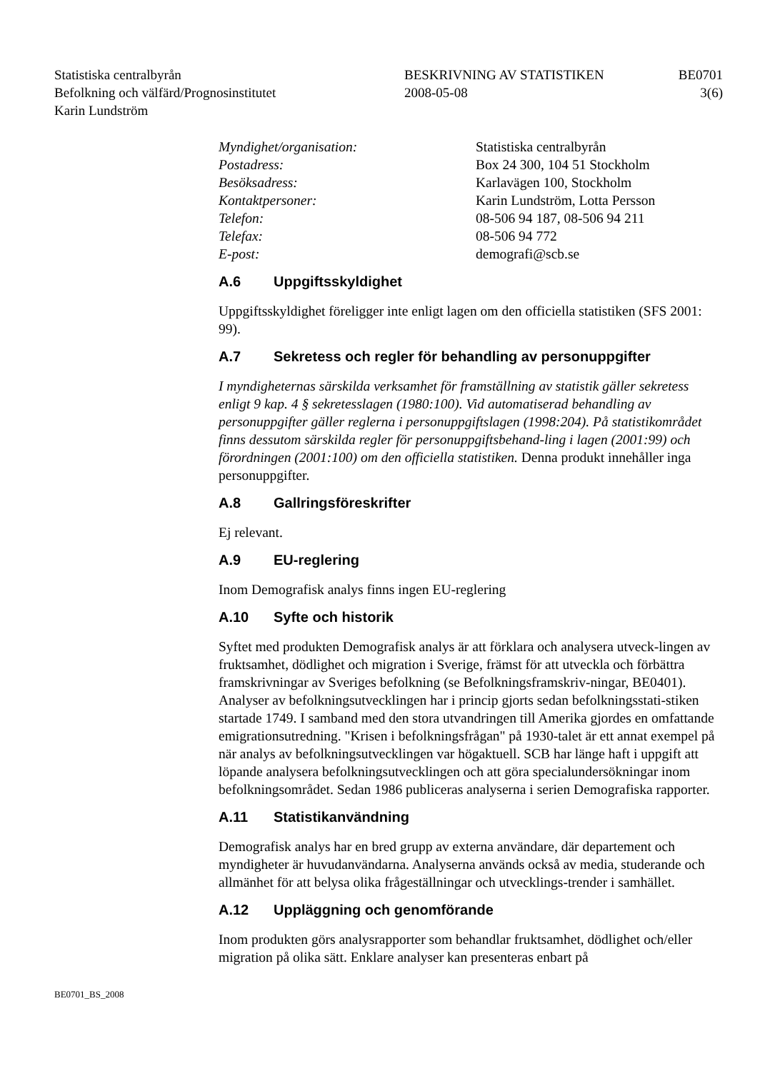Statistiska centralbyrån
Befolkning och välfärd/Prognosinstitutet
Karin Lundström
BESKRIVNING AV STATISTIKEN
2008-05-08
BE0701
3(6)
Myndighet/organisation: Statistiska centralbyrån
Postadress: Box 24 300, 104 51 Stockholm
Besöksadress: Karlavägen 100, Stockholm
Kontaktpersoner: Karin Lundström, Lotta Persson
Telefon: 08-506 94 187, 08-506 94 211
Telefax: 08-506 94 772
E-post: demografi@scb.se
A.6 Uppgiftsskyldighet
Uppgiftsskyldighet föreligger inte enligt lagen om den officiella statistiken (SFS 2001: 99).
A.7 Sekretess och regler för behandling av personuppgifter
I myndigheternas särskilda verksamhet för framställning av statistik gäller sekretess enligt 9 kap. 4 § sekretesslagen (1980:100). Vid automatiserad behandling av personuppgifter gäller reglerna i personuppgiftslagen (1998:204). På statistikområdet finns dessutom särskilda regler för personuppgiftsbehand-ling i lagen (2001:99) och förordningen (2001:100) om den officiella statistiken. Denna produkt innehåller inga personuppgifter.
A.8 Gallringsföreskrifter
Ej relevant.
A.9 EU-reglering
Inom Demografisk analys finns ingen EU-reglering
A.10 Syfte och historik
Syftet med produkten Demografisk analys är att förklara och analysera utveck-lingen av fruktsamhet, dödlighet och migration i Sverige, främst för att utveckla och förbättra framskrivningar av Sveriges befolkning (se Befolkningsframskriv-ningar, BE0401).
Analyser av befolkningsutvecklingen har i princip gjorts sedan befolkningsstati-stiken startade 1749. I samband med den stora utvandringen till Amerika gjordes en omfattande emigrationsutredning. "Krisen i befolkningsfrågan" på 1930-talet är ett annat exempel på när analys av befolkningsutvecklingen var högaktuell. SCB har länge haft i uppgift att löpande analysera befolkningsutvecklingen och att göra specialundersökningar inom befolkningsområdet. Sedan 1986 publiceras analyserna i serien Demografiska rapporter.
A.11 Statistikanvändning
Demografisk analys har en bred grupp av externa användare, där departement och myndigheter är huvudanvändarna. Analyserna används också av media, studerande och allmänhet för att belysa olika frågeställningar och utvecklings-trender i samhället.
A.12 Uppläggning och genomförande
Inom produkten görs analysrapporter som behandlar fruktsamhet, dödlighet och/eller migration på olika sätt. Enklare analyser kan presenteras enbart på
BE0701_BS_2008